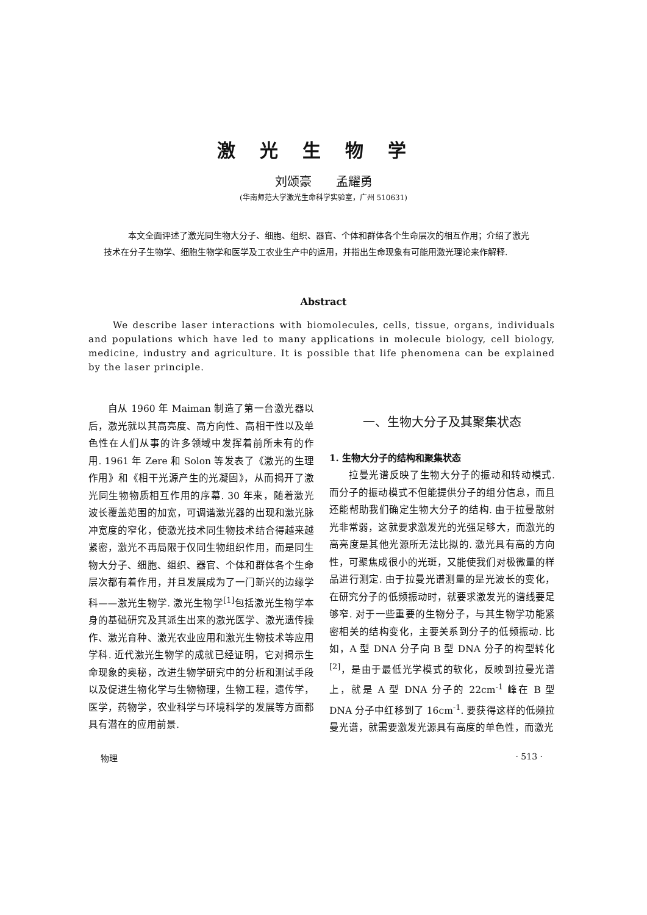激光生物学
刘颂豪　　孟耀勇
(华南师范大学激光生命科学实验室，广州 510631)
本文全面评述了激光同生物大分子、细胞、组织、器官、个体和群体各个生命层次的相互作用；介绍了激光技术在分子生物学、细胞生物学和医学及工农业生产中的运用，并指出生命现象有可能用激光理论来作解释.
Abstract
We describe laser interactions with biomolecules, cells, tissue, organs, individuals and populations which have led to many applications in molecule biology, cell biology, medicine, industry and agriculture. It is possible that life phenomena can be explained by the laser principle.
自从 1960 年 Maiman 制造了第一台激光器以后，激光就以其高亮度、高方向性、高相干性以及单色性在人们从事的许多领域中发挥着前所未有的作用. 1961 年 Zere 和 Solon 等发表了《激光的生理作用》和《相干光源产生的光凝固》，从而揭开了激光同生物物质相互作用的序幕. 30 年来，随着激光波长覆盖范围的加宽，可调谐激光器的出现和激光脉冲宽度的窄化，使激光技术同生物技术结合得越来越紧密，激光不再局限于仅同生物组织作用，而是同生物大分子、细胞、组织、器官、个体和群体各个生命层次都有着作用，并且发展成为了一门新兴的边缘学科——激光生物学. 激光生物学<sup>[1]</sup>包括激光生物学本身的基础研究及其派生出来的激光医学、激光遗传操作、激光育种、激光农业应用和激光生物技术等应用学科. 近代激光生物学的成就已经证明，它对揭示生命现象的奥秘，改进生物学研究中的分析和测试手段以及促进生物化学与生物物理，生物工程，遗传学，医学，药物学，农业科学与环境科学的发展等方面都具有潜在的应用前景.
一、生物大分子及其聚集状态
1. 生物大分子的结构和聚集状态
拉曼光谱反映了生物大分子的振动和转动模式. 而分子的振动模式不但能提供分子的组分信息，而且还能帮助我们确定生物大分子的结构. 由于拉曼散射光非常弱，这就要求激发光的光强足够大，而激光的高亮度是其他光源所无法比拟的. 激光具有高的方向性，可聚焦成很小的光斑，又能使我们对极微量的样品进行测定. 由于拉曼光谱测量的是光波长的变化，在研究分子的低频振动时，就要求激发光的谱线要足够窄. 对于一些重要的生物分子，与其生物学功能紧密相关的结构变化，主要关系到分子的低频振动. 比如，A 型 DNA 分子向 B 型 DNA 分子的构型转化<sup>[2]</sup>，是由于最低光学模式的软化，反映到拉曼光谱上，就是 A 型 DNA 分子的 22cm<sup>-1</sup> 峰在 B 型 DNA 分子中红移到了 16cm<sup>-1</sup>. 要获得这样的低频拉曼光谱，就需要激发光源具有高度的单色性，而激光
物理 · 513 ·